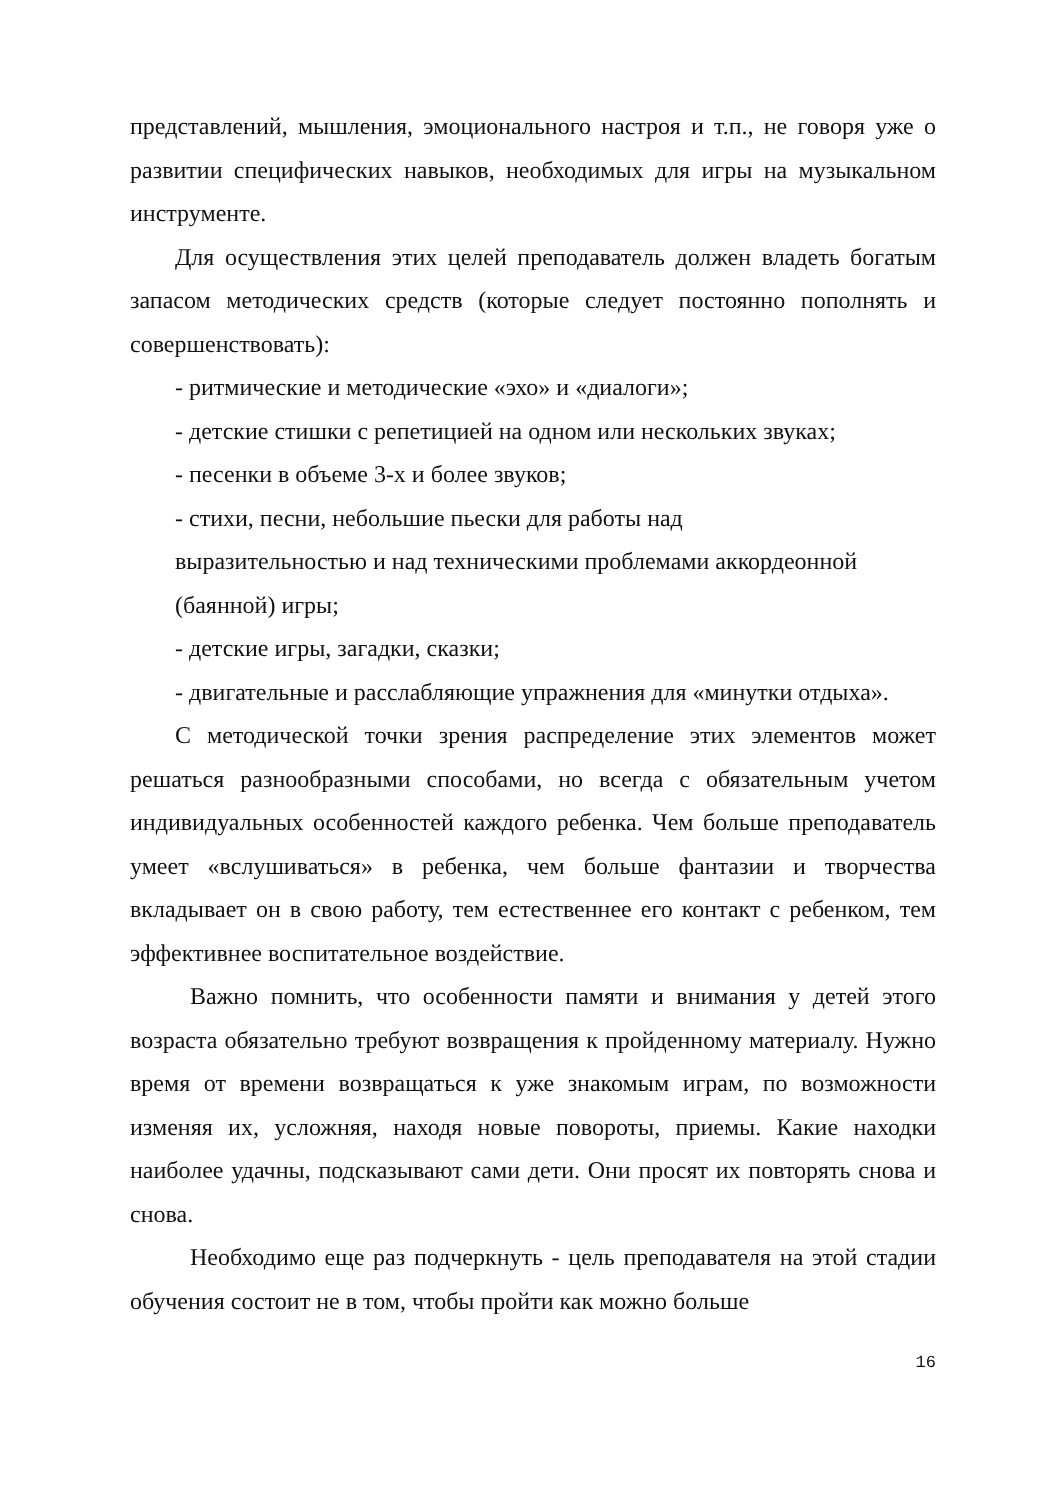представлений, мышления, эмоционального настроя и т.п., не говоря уже о развитии специфических навыков, необходимых для игры на музыкальном инструменте.
Для осуществления этих целей преподаватель должен владеть богатым запасом методических средств (которые следует постоянно пополнять и совершенствовать):
- ритмические и методические «эхо» и «диалоги»;
- детские стишки с репетицией на одном или нескольких звуках;
- песенки в объеме 3-х и более звуков;
- стихи, песни, небольшие пьески для работы над
выразительностью и над техническими проблемами аккордеонной
(баянной) игры;
- детские игры, загадки, сказки;
- двигательные и расслабляющие упражнения для «минутки отдыха».
С методической точки зрения распределение этих элементов может решаться разнообразными способами, но всегда с обязательным учетом индивидуальных особенностей каждого ребенка. Чем больше преподаватель умеет «вслушиваться» в ребенка, чем больше фантазии и творчества вкладывает он в свою работу, тем естественнее его контакт с ребенком, тем эффективнее воспитательное воздействие.
Важно помнить, что особенности памяти и внимания у детей этого возраста обязательно требуют возвращения к пройденному материалу. Нужно время от времени возвращаться к уже знакомым играм, по возможности изменяя их, усложняя, находя новые повороты, приемы. Какие находки наиболее удачны, подсказывают сами дети. Они просят их повторять снова и снова.
Необходимо еще раз подчеркнуть - цель преподавателя на этой стадии обучения состоит не в том, чтобы пройти как можно больше
16